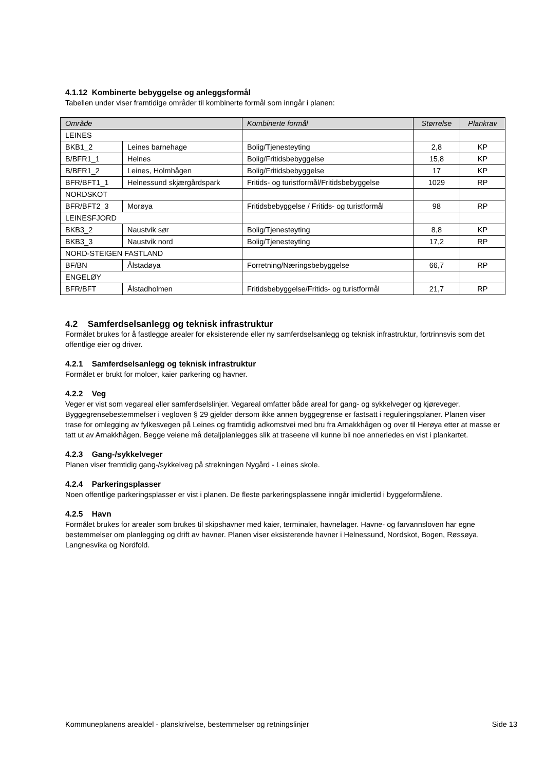4.1.12 Kombinerte bebyggelse og anleggsformål
Tabellen under viser framtidige områder til kombinerte formål som inngår i planen:
| Område | | Kombinerte formål | Størrelse | Plankrav |
| --- | --- | --- | --- | --- |
| LEINES | | | | |
| BKB1_2 | Leines barnehage | Bolig/Tjenesteyting | 2,8 | KP |
| B/BFR1_1 | Helnes | Bolig/Fritidsbebyggelse | 15,8 | KP |
| B/BFR1_2 | Leines, Holmhågen | Bolig/Fritidsbebyggelse | 17 | KP |
| BFR/BFT1_1 | Helnessund skjærgårdspark | Fritids- og turistformål/Fritidsbebyggelse | 1029 | RP |
| NORDSKOT | | | | |
| BFR/BFT2_3 | Morøya | Fritidsbebyggelse / Fritids- og turistformål | 98 | RP |
| LEINESFJORD | | | | |
| BKB3_2 | Naustvik sør | Bolig/Tjenesteyting | 8,8 | KP |
| BKB3_3 | Naustvik nord | Bolig/Tjenesteyting | 17,2 | RP |
| NORD-STEIGEN FASTLAND | | | | |
| BF/BN | Ålstadøya | Forretning/Næringsbebyggelse | 66,7 | RP |
| ENGELØY | | | | |
| BFR/BFT | Ålstadholmen | Fritidsbebyggelse/Fritids- og turistformål | 21,7 | RP |
4.2 Samferdselsanlegg og teknisk infrastruktur
Formålet brukes for å fastlegge arealer for eksisterende eller ny samferdselsanlegg og teknisk infrastruktur, fortrinnsvis som det offentlige eier og driver.
4.2.1 Samferdselsanlegg og teknisk infrastruktur
Formålet er brukt for moloer, kaier parkering og havner.
4.2.2 Veg
Veger er vist som vegareal eller samferdselslinjer. Vegareal omfatter både areal for gang- og sykkelveger og kjøreveger. Byggegrensebestemmelser i vegloven § 29 gjelder dersom ikke annen byggegrense er fastsatt i reguleringsplaner. Planen viser trase for omlegging av fylkesvegen på Leines og framtidig adkomstvei med bru fra Arnakkhågen og over til Herøya etter at masse er tatt ut av Arnakkhågen. Begge veiene må detaljplanlegges slik at traseene vil kunne bli noe annerledes en vist i plankartet.
4.2.3 Gang-/sykkelveger
Planen viser fremtidig gang-/sykkelveg på strekningen Nygård - Leines skole.
4.2.4 Parkeringsplasser
Noen offentlige parkeringsplasser er vist i planen. De fleste parkeringsplassene inngår imidlertid i byggeformålene.
4.2.5 Havn
Formålet brukes for arealer som brukes til skipshavner med kaier, terminaler, havnelager. Havne- og farvannsloven har egne bestemmelser om planlegging og drift av havner. Planen viser eksisterende havner i Helnessund, Nordskot, Bogen, Røssøya, Langnesvika og Nordfold.
Kommuneplanens arealdel - planskrivelse, bestemmelser og retningslinjer Side 13